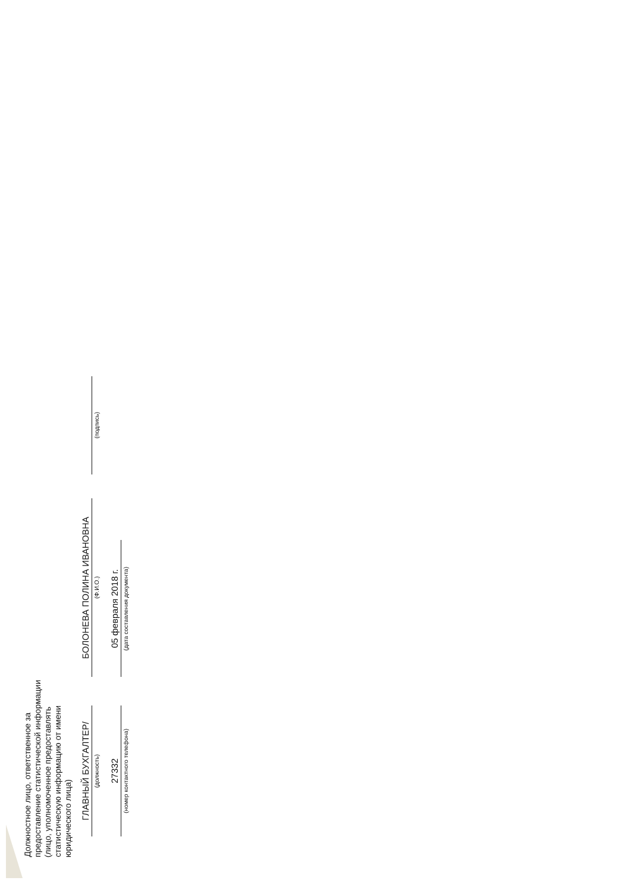Должностное лицо, ответственное за предоставление статистической информации (лицо, уполномоченное предоставлять статистическую информацию от имени юридического лица)
ГЛАВНЫЙ БУХГАЛТЕР/
(должность)
БОЛОНЕВА ПОЛИНА ИВАНОВНА
(Ф.И.О.)
(подпись)
27332
(номер контактного телефона)
05 февраля 2018 г.
(дата составления документа)